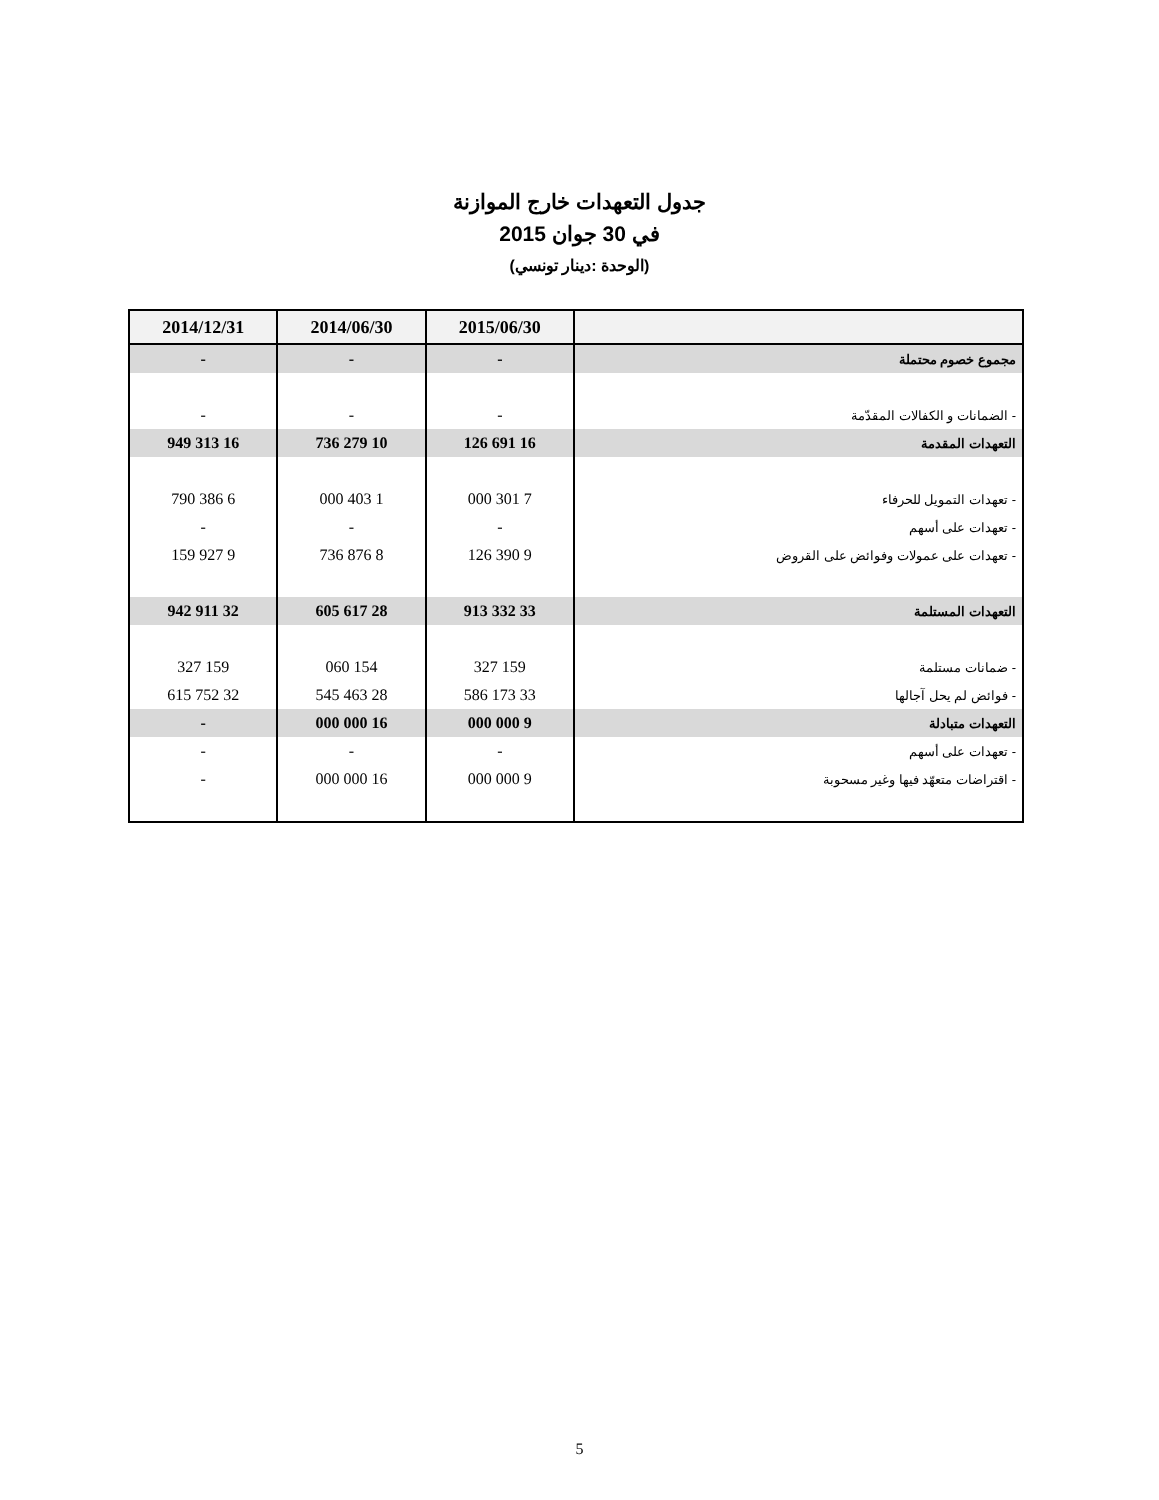جدول التعهدات خارج الموازنة
في 30 جوان 2015
(الوحدة :دينار تونسي)
| | 2015/06/30 | 2014/06/30 | 2014/12/31 |
| --- | --- | --- | --- |
| مجموع خصوم محتملة | - | - | - |
| - الضمانات و الكفالات المقدّمة | - | - | - |
| التعهدات المقدمة | 16 691 126 | 10 279 736 | 16 313 949 |
| - تعهدات التمويل للحرفاء | 7 301 000 | 1 403 000 | 6 386 790 |
| - تعهدات على أسهم | - | - | - |
| - تعهدات على عمولات وفوائض على القروض | 9 390 126 | 8 876 736 | 9 927 159 |
| التعهدات المستلمة | 33 332 913 | 28 617 605 | 32 911 942 |
| - ضمانات مستلمة | 159 327 | 154 060 | 159 327 |
| - فوائض لم يحل آجالها | 33 173 586 | 28 463 545 | 32 752 615 |
| التعهدات متبادلة | 9 000 000 | 16 000 000 | - |
| - تعهدات على أسهم | - | - | - |
| - اقتراضات متعهّد فيها وغير مسحوبة | 9 000 000 | 16 000 000 | - |
5